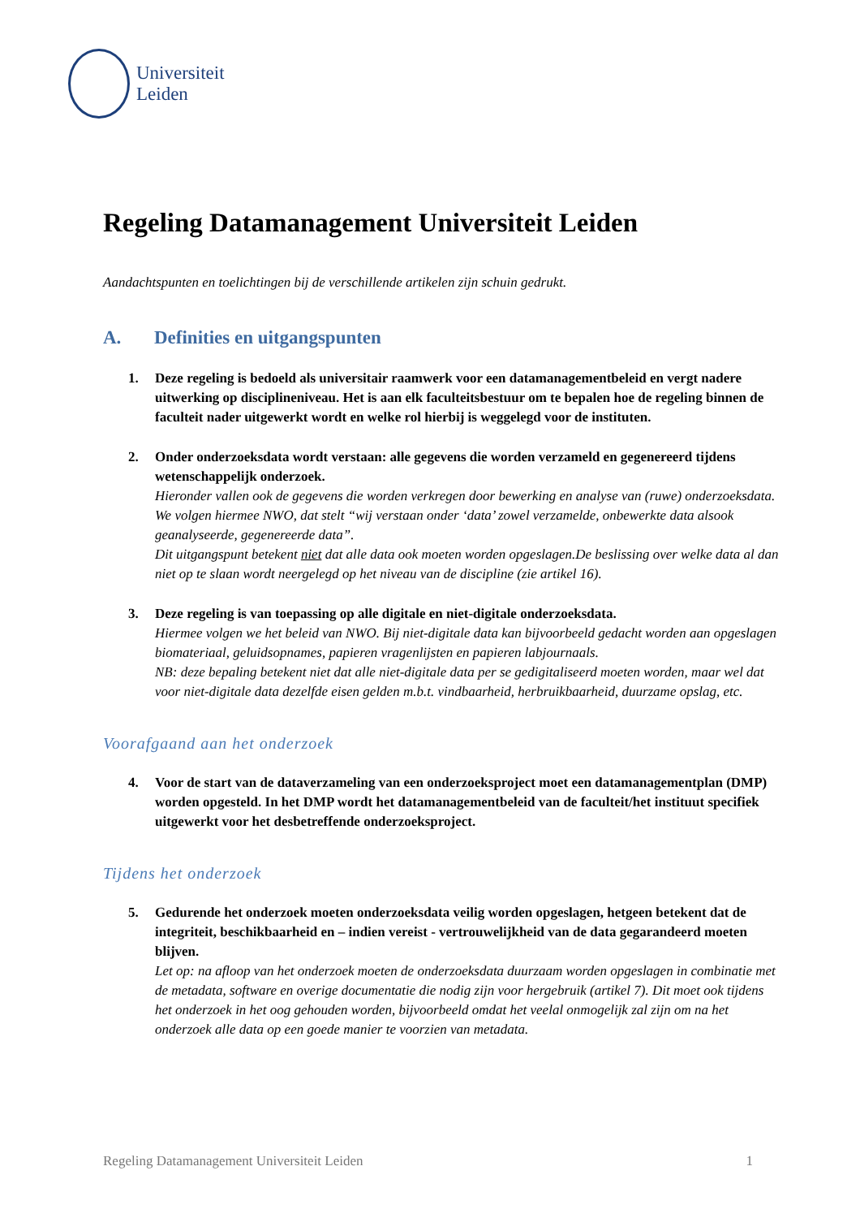Universiteit
Leiden
Regeling Datamanagement Universiteit Leiden
Aandachtspunten en toelichtingen bij de verschillende artikelen zijn schuin gedrukt.
A. Definities en uitgangspunten
1. Deze regeling is bedoeld als universitair raamwerk voor een datamanagementbeleid en vergt nadere uitwerking op disciplineniveau. Het is aan elk faculteitsbestuur om te bepalen hoe de regeling binnen de faculteit nader uitgewerkt wordt en welke rol hierbij is weggelegd voor de instituten.
2. Onder onderzoeksdata wordt verstaan: alle gegevens die worden verzameld en gegenereerd tijdens wetenschappelijk onderzoek.
Hieronder vallen ook de gegevens die worden verkregen door bewerking en analyse van (ruwe) onderzoeksdata. We volgen hiermee NWO, dat stelt “wij verstaan onder ‘data’ zowel verzamelde, onbewerkte data alsook geanalyseerde, gegenereerde data”.
Dit uitgangspunt betekent niet dat alle data ook moeten worden opgeslagen.De beslissing over welke data al dan niet op te slaan wordt neergelegd op het niveau van de discipline (zie artikel 16).
3. Deze regeling is van toepassing op alle digitale en niet-digitale onderzoeksdata.
Hiermee volgen we het beleid van NWO. Bij niet-digitale data kan bijvoorbeeld gedacht worden aan opgeslagen biomateriaal, geluidsopnames, papieren vragenlijsten en papieren labjournaals.
NB: deze bepaling betekent niet dat alle niet-digitale data per se gedigitaliseerd moeten worden, maar wel dat voor niet-digitale data dezelfde eisen gelden m.b.t. vindbaarheid, herbruikbaarheid, duurzame opslag, etc.
Voorafgaand aan het onderzoek
4. Voor de start van de dataverzameling van een onderzoeksproject moet een datamanagementplan (DMP) worden opgesteld. In het DMP wordt het datamanagementbeleid van de faculteit/het instituut specifiek uitgewerkt voor het desbetreffende onderzoeksproject.
Tijdens het onderzoek
5. Gedurende het onderzoek moeten onderzoeksdata veilig worden opgeslagen, hetgeen betekent dat de integriteit, beschikbaarheid en – indien vereist - vertrouwelijkheid van de data gegarandeerd moeten blijven.
Let op: na afloop van het onderzoek moeten de onderzoeksdata duurzaam worden opgeslagen in combinatie met de metadata, software en overige documentatie die nodig zijn voor hergebruik (artikel 7). Dit moet ook tijdens het onderzoek in het oog gehouden worden, bijvoorbeeld omdat het veelal onmogelijk zal zijn om na het onderzoek alle data op een goede manier te voorzien van metadata.
Regeling Datamanagement Universiteit Leiden 1